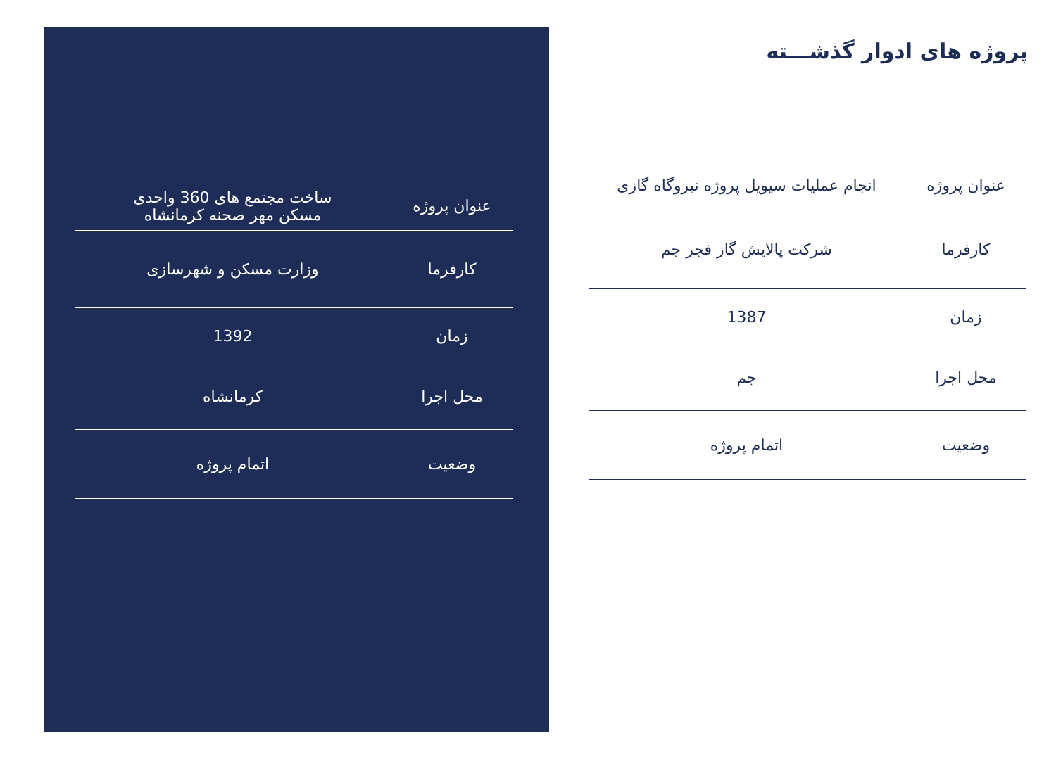پروژه های ادوار گذشـــته
| عنوان پروژه | انجام عملیات سیویل پروژه نیروگاه گازی |
| کارفرما | شرکت پالایش گاز فجر جم |
| زمان | 1387 |
| محل اجرا | جم |
| وضعیت | اتمام پروژه |
| عنوان پروژه | ساخت مجتمع های 360 واحدی مسکن مهر صحنه کرمانشاه |
| کارفرما | وزارت مسکن و شهرسازی |
| زمان | 1392 |
| محل اجرا | کرمانشاه |
| وضعیت | اتمام پروژه |